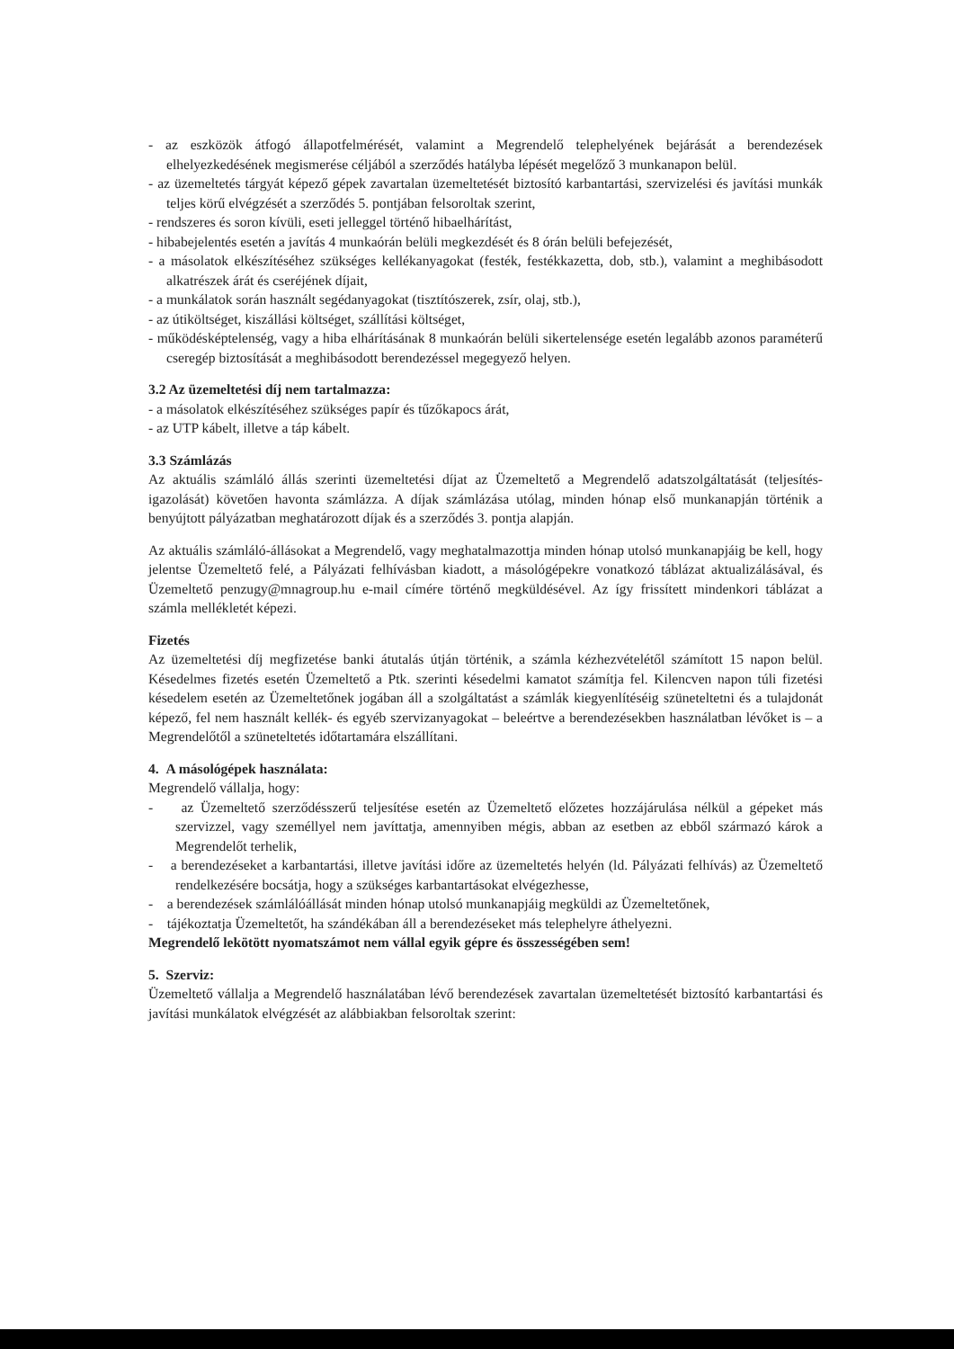- az eszközök átfogó állapotfelmérését, valamint a Megrendelő telephelyének bejárását a berendezések elhelyezkedésének megismerése céljából a szerződés hatályba lépését megelőző 3 munkanapon belül.
- az üzemeltetés tárgyát képező gépek zavartalan üzemeltetését biztosító karbantartási, szervizelési és javítási munkák teljes körű elvégzését a szerződés 5. pontjában felsoroltak szerint,
- rendszeres és soron kívüli, eseti jelleggel történő hibaelhárítást,
- hibabejelentés esetén a javítás 4 munkaórán belüli megkezdését és 8 órán belüli befejezését,
- a másolatok elkészítéséhez szükséges kellékanyagokat (festék, festékkazetta, dob, stb.), valamint a meghibásodott alkatrészek árát és cseréjének díjait,
- a munkálatok során használt segédanyagokat (tisztítószerek, zsír, olaj, stb.),
- az útiköltséget, kiszállási költséget, szállítási költséget,
- működésképtelenség, vagy a hiba elhárításának 8 munkaórán belüli sikertelensége esetén legalább azonos paraméterű cseregép biztosítását a meghibásodott berendezéssel megegyező helyen.
3.2 Az üzemeltetési díj nem tartalmazza:
- a másolatok elkészítéséhez szükséges papír és tűzőkapocs árát,
- az UTP kábelt, illetve a táp kábelt.
3.3 Számlázás
Az aktuális számláló állás szerinti üzemeltetési díjat az Üzemeltető a Megrendelő adatszolgáltatását (teljesítés-igazolását) követően havonta számlázza. A díjak számlázása utólag, minden hónap első munkanapján történik a benyújtott pályázatban meghatározott díjak és a szerződés 3. pontja alapján.
Az aktuális számláló-állásokat a Megrendelő, vagy meghatalmazottja minden hónap utolsó munkanapjáig be kell, hogy jelentse Üzemeltető felé, a Pályázati felhívásban kiadott, a másológépekre vonatkozó táblázat aktualizálásával, és Üzemeltető penzugy@mnagroup.hu e-mail címére történő megküldésével. Az így frissített mindenkori táblázat a számla mellékletét képezi.
Fizetés
Az üzemeltetési díj megfizetése banki átutalás útján történik, a számla kézhezvételétől számított 15 napon belül. Késedelmes fizetés esetén Üzemeltető a Ptk. szerinti késedelmi kamatot számítja fel. Kilencven napon túli fizetési késedelem esetén az Üzemeltetőnek jogában áll a szolgáltatást a számlák kiegyenlítéséig szüneteltetni és a tulajdonát képező, fel nem használt kellék- és egyéb szervizanyagokat – beleértve a berendezésekben használatban lévőket is – a Megrendelőtől a szüneteltetés időtartamára elszállítani.
4. A másológépek használata:
Megrendelő vállalja, hogy:
- az Üzemeltető szerződésszerű teljesítése esetén az Üzemeltető előzetes hozzájárulása nélkül a gépeket más szervizzel, vagy személlyel nem javíttatja, amennyiben mégis, abban az esetben az ebből származó károk a Megrendelőt terhelik,
- a berendezéseket a karbantartási, illetve javítási időre az üzemeltetés helyén (ld. Pályázati felhívás) az Üzemeltető rendelkezésére bocsátja, hogy a szükséges karbantartásokat elvégezhesse,
- a berendezések számlálóállását minden hónap utolsó munkanapjáig megküldi az Üzemeltetőnek,
- tájékoztatja Üzemeltetőt, ha szándékában áll a berendezéseket más telephelyre áthelyezni.
Megrendelő lekötött nyomatszámot nem vállal egyik gépre és összességében sem!
5. Szerviz:
Üzemeltető vállalja a Megrendelő használatában lévő berendezések zavartalan üzemeltetését biztosító karbantartási és javítási munkálatok elvégzését az alábbiakban felsoroltak szerint: